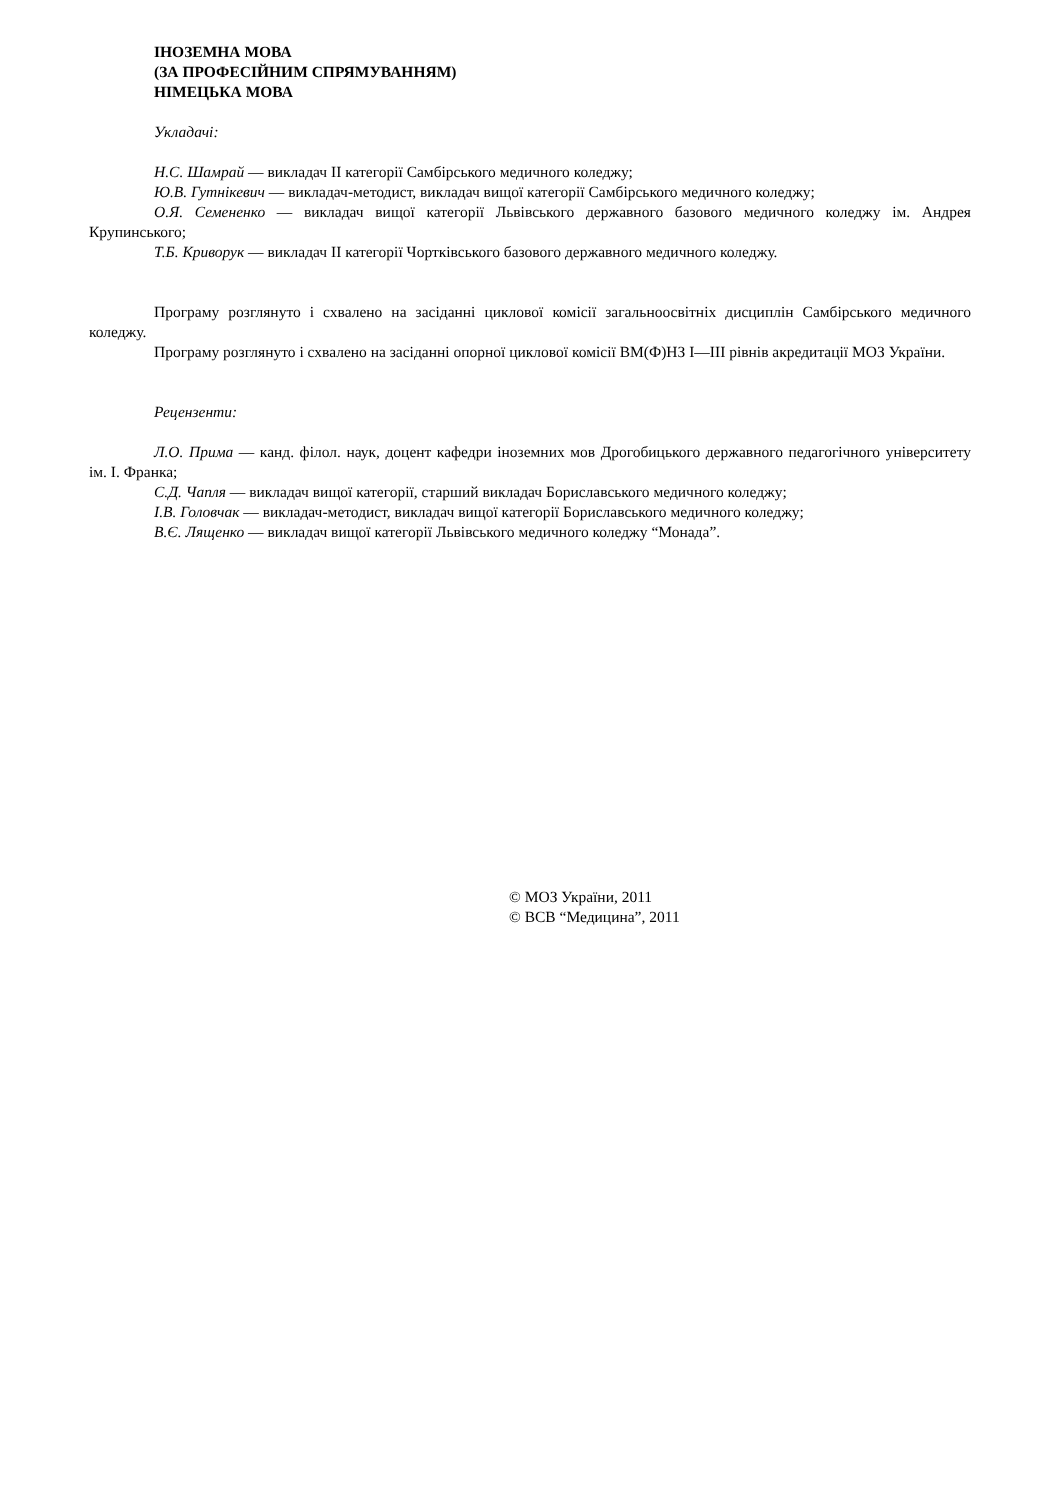ІНОЗЕМНА МОВА
(ЗА ПРОФЕСІЙНИМ СПРЯМУВАННЯМ)
НІМЕЦЬКА МОВА
Укладачі:
Н.С. Шамрай — викладач ІІ категорії Самбірського медичного коледжу;
Ю.В. Гутнікевич — викладач-методист, викладач вищої категорії Самбірського медичного коледжу;
О.Я. Семененко — викладач вищої категорії Львівського державного базового медичного коледжу ім. Андрея Крупинського;
Т.Б. Криворук — викладач ІІ категорії Чортківського базового державного медичного коледжу.
Програму розглянуто і схвалено на засіданні циклової комісії загальноосвітніх дисциплін Самбірського медичного коледжу.
Програму розглянуто і схвалено на засіданні опорної циклової комісії ВМ(Ф)НЗ І—ІІІ рівнів акредитації МОЗ України.
Рецензенти:
Л.О. Прима — канд. філол. наук, доцент кафедри іноземних мов Дрогобицького державного педагогічного університету ім. І. Франка;
С.Д. Чапля — викладач вищої категорії, старший викладач Бориславського медичного коледжу;
І.В. Головчак — викладач-методист, викладач вищої категорії Бориславського медичного коледжу;
В.Є. Лященко — викладач вищої категорії Львівського медичного коледжу “Монада”.
© МОЗ України, 2011
© ВСВ “Медицина”, 2011